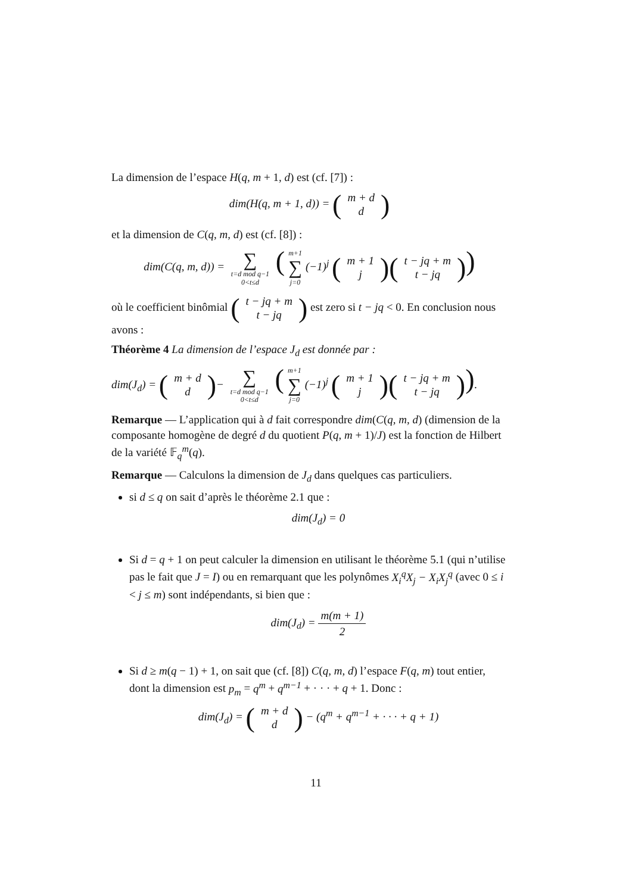La dimension de l’espace H(q, m + 1, d) est (cf. [7]) :
dim(H(q, m + 1, d)) = (m + d
d)
et la dimension de C(q, m, d) est (cf. [8]) :
dim(C(q, m, d)) = ∑ t=d mod q−1 0<t≤d (m+1 ∑ j=0 (−1)<sup>j</sup> (m + 1
j)(t − jq + m
t − jq))
où le coefficient binômial (t − jq + m
t − jq) est zero si t − jq < 0. En conclusion nous avons :
Théorème 4 La dimension de l’espace J<sub>d</sub> est donnée par :
dim(J<sub>d</sub>) = (m + d
d)− ∑ t=d mod q−1 0<t≤d (m+1 ∑ j=0 (−1)<sup>j</sup> (m + 1
j)(t − jq + m
t − jq)).
Remarque — L’application qui à d fait correspondre dim(C(q, m, d) (dimension de la composante homogène de degré d du quotient P(q, m + 1)/J) est la fonction de Hilbert de la variété 𝔽<sub>q</sub><sup>m</sup>(q).
Remarque — Calculons la dimension de J<sub>d</sub> dans quelques cas particuliers.
si d ≤ q on sait d’après le théorème 2.1 que :
dim(J<sub>d</sub>) = 0
Si d = q + 1 on peut calculer la dimension en utilisant le théorème 5.1 (qui n’utilise pas le fait que J = I) ou en remarquant que les polynômes X<sub>i</sub><sup>q</sup>X<sub>j</sub> − X<sub>i</sub>X<sub>j</sub><sup>q</sup> (avec 0 ≤ i < j ≤ m) sont indépendants, si bien que :
dim(J<sub>d</sub>) = m(m + 1) 2
Si d ≥ m(q − 1) + 1, on sait que (cf. [8]) C(q, m, d) l’espace F(q, m) tout entier, dont la dimension est p<sub>m</sub> = q<sup>m</sup> + q<sup>m−1</sup> + · · · + q + 1. Donc :
dim(J<sub>d</sub>) = (m + d
d) − (q<sup>m</sup> + q<sup>m−1</sup> + · · · + q + 1)
11